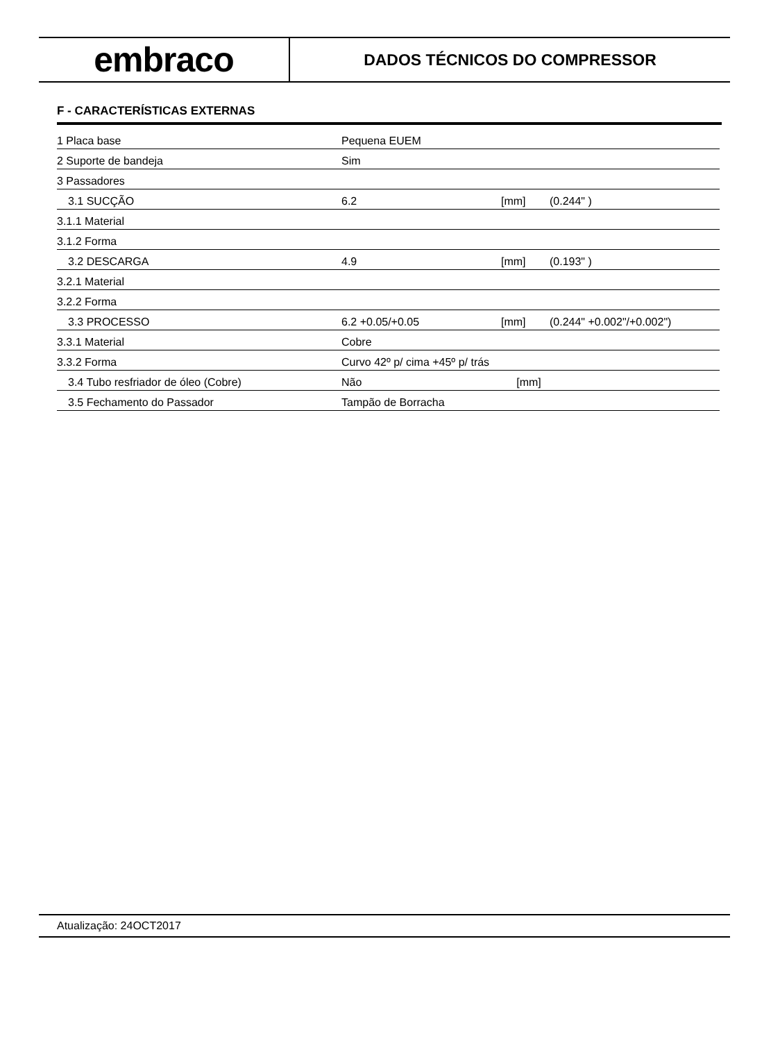embraco
DADOS TÉCNICOS DO COMPRESSOR
F - CARACTERÍSTICAS EXTERNAS
| 1 Placa base | Pequena EUEM | | |
| 2 Suporte de bandeja | Sim | | |
| 3 Passadores | | | |
| 3.1 SUCÇÃO | 6.2 | [mm] | (0.244" ) |
| 3.1.1 Material | | | |
| 3.1.2 Forma | | | |
| 3.2 DESCARGA | 4.9 | [mm] | (0.193" ) |
| 3.2.1 Material | | | |
| 3.2.2 Forma | | | |
| 3.3 PROCESSO | 6.2 +0.05/+0.05 | [mm] | (0.244" +0.002"/+0.002") |
| 3.3.1 Material | Cobre | | |
| 3.3.2 Forma | Curvo 42º p/ cima +45º p/ trás | | |
| 3.4 Tubo resfriador de óleo (Cobre) | Não | [mm] | |
| 3.5 Fechamento do Passador | Tampão de Borracha | | |
Atualização: 24OCT2017